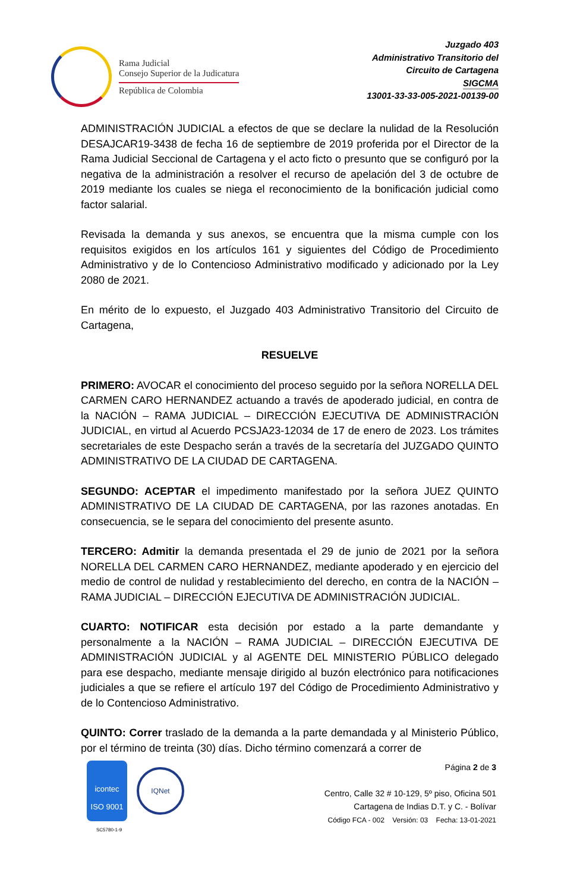Rama Judicial
Consejo Superior de la Judicatura
República de Colombia
Juzgado 403
Administrativo Transitorio del
Circuito de Cartagena
SIGCMA
13001-33-33-005-2021-00139-00
ADMINISTRACIÓN JUDICIAL a efectos de que se declare la nulidad de la Resolución DESAJCAR19-3438 de fecha 16 de septiembre de 2019 proferida por el Director de la Rama Judicial Seccional de Cartagena y el acto ficto o presunto que se configuró por la negativa de la administración a resolver el recurso de apelación del 3 de octubre de 2019 mediante los cuales se niega el reconocimiento de la bonificación judicial como factor salarial.
Revisada la demanda y sus anexos, se encuentra que la misma cumple con los requisitos exigidos en los artículos 161 y siguientes del Código de Procedimiento Administrativo y de lo Contencioso Administrativo modificado y adicionado por la Ley 2080 de 2021.
En mérito de lo expuesto, el Juzgado 403 Administrativo Transitorio del Circuito de Cartagena,
RESUELVE
PRIMERO: AVOCAR el conocimiento del proceso seguido por la señora NORELLA DEL CARMEN CARO HERNANDEZ actuando a través de apoderado judicial, en contra de la NACIÓN – RAMA JUDICIAL – DIRECCIÓN EJECUTIVA DE ADMINISTRACIÓN JUDICIAL, en virtud al Acuerdo PCSJA23-12034 de 17 de enero de 2023. Los trámites secretariales de este Despacho serán a través de la secretaría del JUZGADO QUINTO ADMINISTRATIVO DE LA CIUDAD DE CARTAGENA.
SEGUNDO: ACEPTAR el impedimento manifestado por la señora JUEZ QUINTO ADMINISTRATIVO DE LA CIUDAD DE CARTAGENA, por las razones anotadas. En consecuencia, se le separa del conocimiento del presente asunto.
TERCERO: Admitir la demanda presentada el 29 de junio de 2021 por la señora NORELLA DEL CARMEN CARO HERNANDEZ, mediante apoderado y en ejercicio del medio de control de nulidad y restablecimiento del derecho, en contra de la NACIÓN – RAMA JUDICIAL – DIRECCIÓN EJECUTIVA DE ADMINISTRACIÓN JUDICIAL.
CUARTO: NOTIFICAR esta decisión por estado a la parte demandante y personalmente a la NACIÓN – RAMA JUDICIAL – DIRECCIÓN EJECUTIVA DE ADMINISTRACIÓN JUDICIAL y al AGENTE DEL MINISTERIO PÚBLICO delegado para ese despacho, mediante mensaje dirigido al buzón electrónico para notificaciones judiciales a que se refiere el artículo 197 del Código de Procedimiento Administrativo y de lo Contencioso Administrativo.
QUINTO: Correr traslado de la demanda a la parte demandada y al Ministerio Público, por el término de treinta (30) días. Dicho término comenzará a correr de
icontec
ISO 9001
IQNet
SC5780-1-9
Página 2 de 3
Centro, Calle 32 # 10-129, 5º piso, Oficina 501
Cartagena de Indias D.T. y C. - Bolívar
Código FCA - 002 Versión: 03 Fecha: 13-01-2021